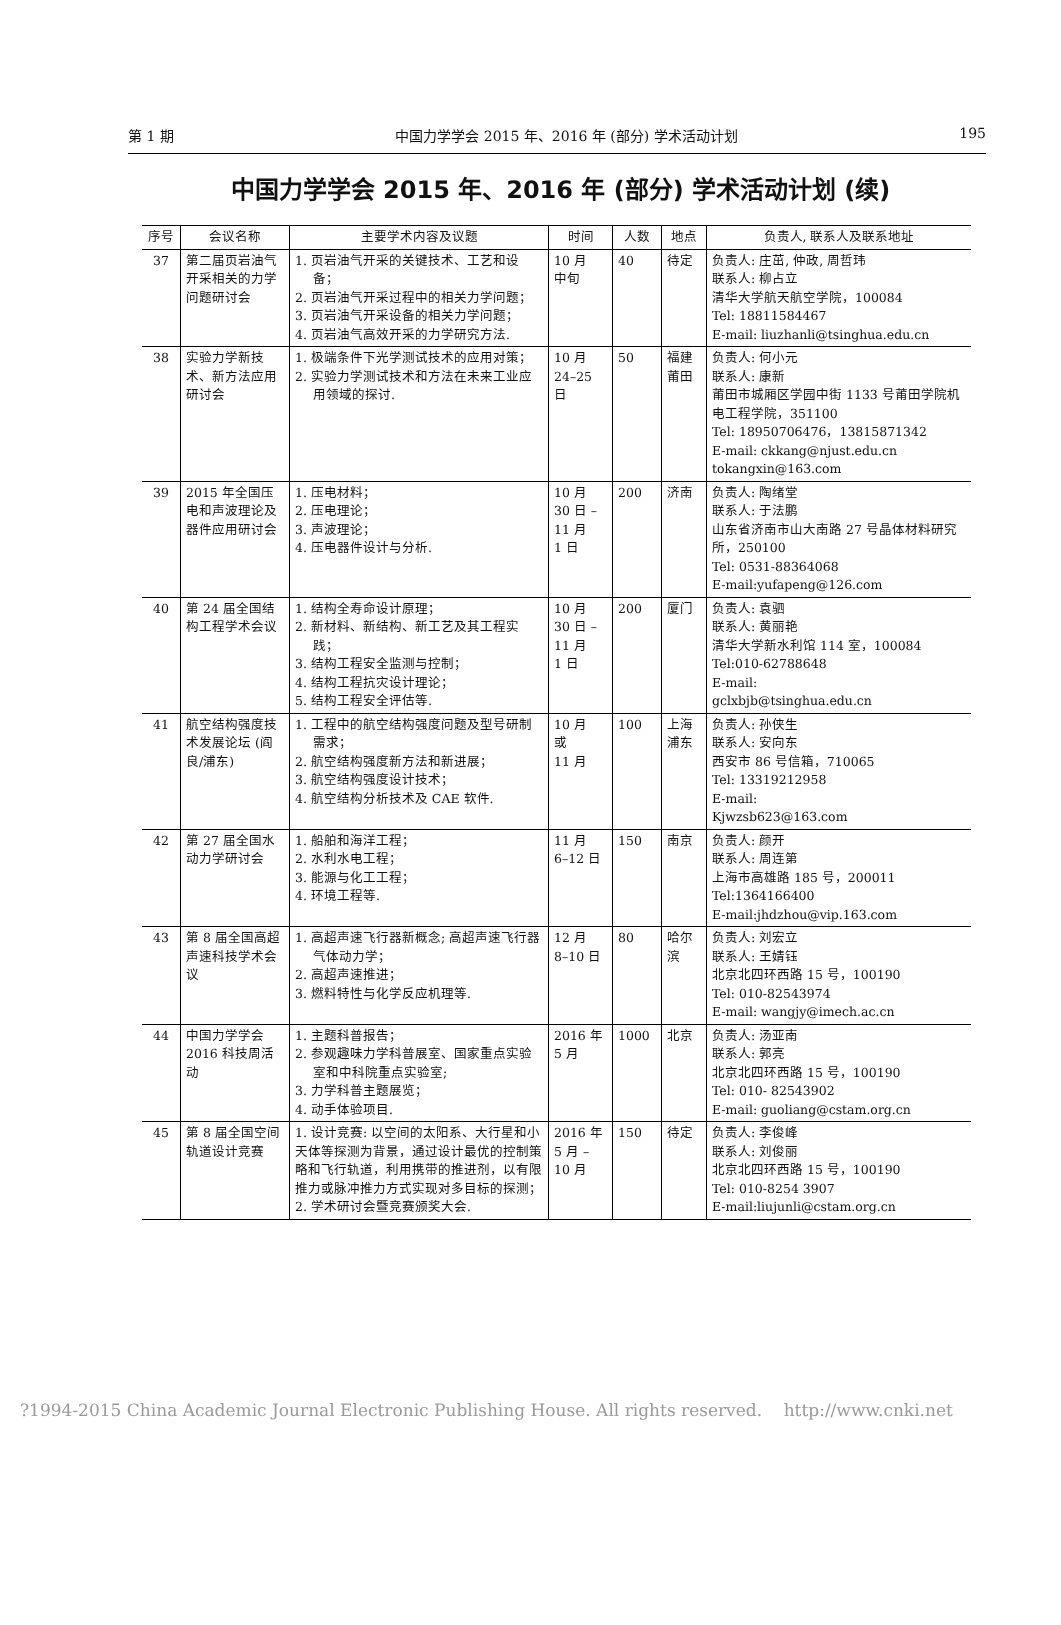第 1 期 中国力学学会 2015 年、2016 年 (部分) 学术活动计划 195
中国力学学会 2015 年、2016 年 (部分) 学术活动计划 (续)
| 序号 | 会议名称 | 主要学术内容及议题 | 时间 | 人数 | 地点 | 负责人, 联系人及联系地址 |
| --- | --- | --- | --- | --- | --- | --- |
| 37 | 第二届页岩油气开采相关的力学问题研讨会 | 1. 页岩油气开采的关键技术、工艺和设备； 2. 页岩油气开采过程中的相关力学问题； 3. 页岩油气开采设备的相关力学问题； 4. 页岩油气高效开采的力学研究方法. | 10 月 中旬 | 40 | 待定 | 负责人: 庄茁, 仲政, 周哲玮 联系人: 柳占立 清华大学航天航空学院，100084 Tel: 18811584467 E-mail: liuzhanli@tsinghua.edu.cn |
| 38 | 实验力学新技术、新方法应用研讨会 | 1. 极端条件下光学测试技术的应用对策； 2. 实验力学测试技术和方法在未来工业应用领域的探讨. | 10 月 24–25 日 | 50 | 福建莆田 | 负责人: 何小元 联系人: 康新 莆田市城厢区学园中街 1133 号莆田学院机电工程学院，351100 Tel: 18950706476，13815871342 E-mail: ckkang@njust.edu.cn tokangxin@163.com |
| 39 | 2015 年全国压电和声波理论及器件应用研讨会 | 1. 压电材料； 2. 压电理论； 3. 声波理论； 4. 压电器件设计与分析. | 10 月 30 日 – 11 月 1 日 | 200 | 济南 | 负责人: 陶绪堂 联系人: 于法鹏 山东省济南市山大南路 27 号晶体材料研究所，250100 Tel: 0531-88364068 E-mail:yufapeng@126.com |
| 40 | 第 24 届全国结构工程学术会议 | 1. 结构全寿命设计原理； 2. 新材料、新结构、新工艺及其工程实践； 3. 结构工程安全监测与控制； 4. 结构工程抗灾设计理论； 5. 结构工程安全评估等. | 10 月 30 日 – 11 月 1 日 | 200 | 厦门 | 负责人: 袁驷 联系人: 黄丽艳 清华大学新水利馆 114 室，100084 Tel:010-62788648 E-mail: gclxbjb@tsinghua.edu.cn |
| 41 | 航空结构强度技术发展论坛 (阎良/浦东) | 1. 工程中的航空结构强度问题及型号研制需求； 2. 航空结构强度新方法和新进展； 3. 航空结构强度设计技术； 4. 航空结构分析技术及 CAE 软件. | 10 月 或 11 月 | 100 | 上海浦东 | 负责人: 孙侠生 联系人: 安向东 西安市 86 号信箱，710065 Tel: 13319212958 E-mail: Kjwzsb623@163.com |
| 42 | 第 27 届全国水动力学研讨会 | 1. 船舶和海洋工程； 2. 水利水电工程； 3. 能源与化工工程； 4. 环境工程等. | 11 月 6–12 日 | 150 | 南京 | 负责人: 颜开 联系人: 周连第 上海市高雄路 185 号，200011 Tel:1364166400 E-mail:jhdzhou@vip.163.com |
| 43 | 第 8 届全国高超声速科技学术会议 | 1. 高超声速飞行器新概念; 高超声速飞行器气体动力学； 2. 高超声速推进； 3. 燃料特性与化学反应机理等. | 12 月 8–10 日 | 80 | 哈尔滨 | 负责人: 刘宏立 联系人: 王婧钰 北京北四环西路 15 号，100190 Tel: 010-82543974 E-mail: wangjy@imech.ac.cn |
| 44 | 中国力学学会 2016 科技周活动 | 1. 主题科普报告； 2. 参观趣味力学科普展室、国家重点实验室和中科院重点实验室; 3. 力学科普主题展览； 4. 动手体验项目. | 2016 年 5 月 | 1000 | 北京 | 负责人: 汤亚南 联系人: 郭亮 北京北四环西路 15 号，100190 Tel: 010- 82543902 E-mail: guoliang@cstam.org.cn |
| 45 | 第 8 届全国空间轨道设计竞赛 | 1. 设计竞赛: 以空间的太阳系、大行星和小天体等探测为背景，通过设计最优的控制策略和飞行轨道，利用携带的推进剂，以有限推力或脉冲推力方式实现对多目标的探测； 2. 学术研讨会暨竞赛颁奖大会. | 2016 年 5 月 – 10 月 | 150 | 待定 | 负责人: 李俊峰 联系人: 刘俊丽 北京北四环西路 15 号，100190 Tel: 010-8254 3907 E-mail:liujunli@cstam.org.cn |
?1994-2015 China Academic Journal Electronic Publishing House. All rights reserved. http://www.cnki.net